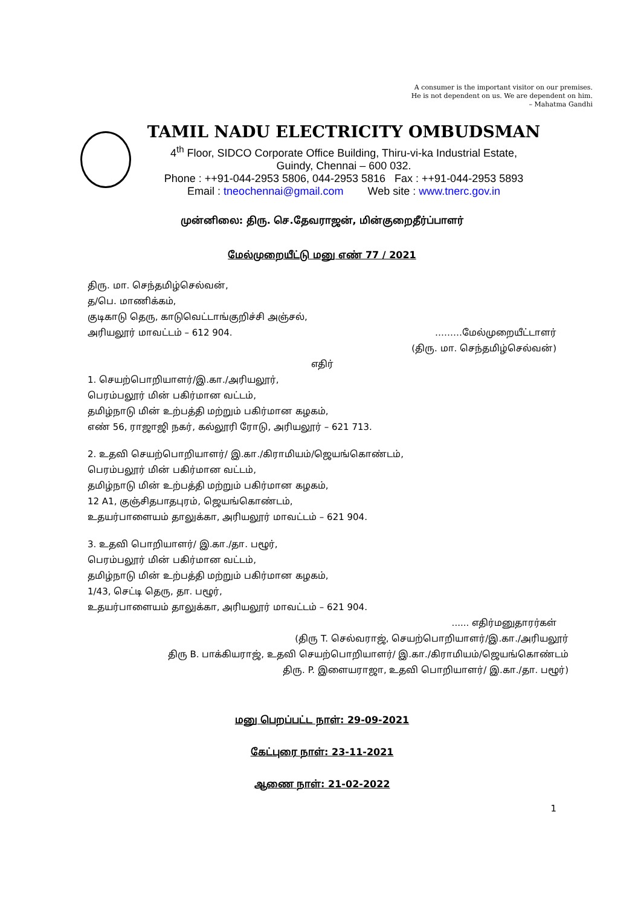A consumer is the important visitor on our premises.
He is not dependent on us. We are dependent on him.
– Mahatma Gandhi
TAMIL NADU ELECTRICITY OMBUDSMAN
4<sup>th</sup> Floor, SIDCO Corporate Office Building, Thiru-vi-ka Industrial Estate,
Guindy, Chennai – 600 032.
Phone : ++91-044-2953 5806, 044-2953 5816 Fax : ++91-044-2953 5893
Email : tneochennai@gmail.com Web site : www.tnerc.gov.in
முன்னிலை: திரு. செ.தேவராஜன், மின்குறைதீர்ப்பாளர்
மேல்முறையீட்டு மனு எண் 77 / 2021
திரு. மா. செந்தமிழ்செல்வன்,
த/பெ. மாணிக்கம்,
குடிகாடு தெரு, காடுவெட்டாங்குறிச்சி அஞ்சல்,
அரியலூர் மாவட்டம் – 612 904. ………மேல்முறையீட்டாளர்
(திரு. மா. செந்தமிழ்செல்வன்)
எதிர்
1. செயற்பொறியாளர்/இ.கா./அரியலூர்,
பெரம்பலூர் மின் பகிர்மான வட்டம்,
தமிழ்நாடு மின் உற்பத்தி மற்றும் பகிர்மான கழகம்,
எண் 56, ராஜாஜி நகர், கல்லூரி ரோடு, அரியலூர் – 621 713.
2. உதவி செயற்பொறியாளர்/ இ.கா./கிராமியம்/ஜெயங்கொண்டம்,
பெரம்பலூர் மின் பகிர்மான வட்டம்,
தமிழ்நாடு மின் உற்பத்தி மற்றும் பகிர்மான கழகம்,
12 A1, குஞ்சிதபாதபுரம், ஜெயங்கொண்டம்,
உதயர்பாளையம் தாலுக்கா, அரியலூர் மாவட்டம் – 621 904.
3. உதவி பொறியாளர்/ இ.கா./தா. பழூர்,
பெரம்பலூர் மின் பகிர்மான வட்டம்,
தமிழ்நாடு மின் உற்பத்தி மற்றும் பகிர்மான கழகம்,
1/43, செட்டி தெரு, தா. பழூர்,
உதயர்பாளையம் தாலுக்கா, அரியலூர் மாவட்டம் – 621 904.
...... எதிர்மனுதாரர்கள்
(திரு T. செல்வராஜ், செயற்பொறியாளர்/இ.கா./அரியலூர்
திரு B. பாக்கியராஜ், உதவி செயற்பொறியாளர்/ இ.கா./கிராமியம்/ஜெயங்கொண்டம்
திரு. P. இளையராஜா, உதவி பொறியாளர்/ இ.கா./தா. பழூர்)
மனு பெறப்பட்ட நாள்: 29-09-2021
கேட்புரை நாள்: 23-11-2021
ஆணை நாள்: 21-02-2022
1